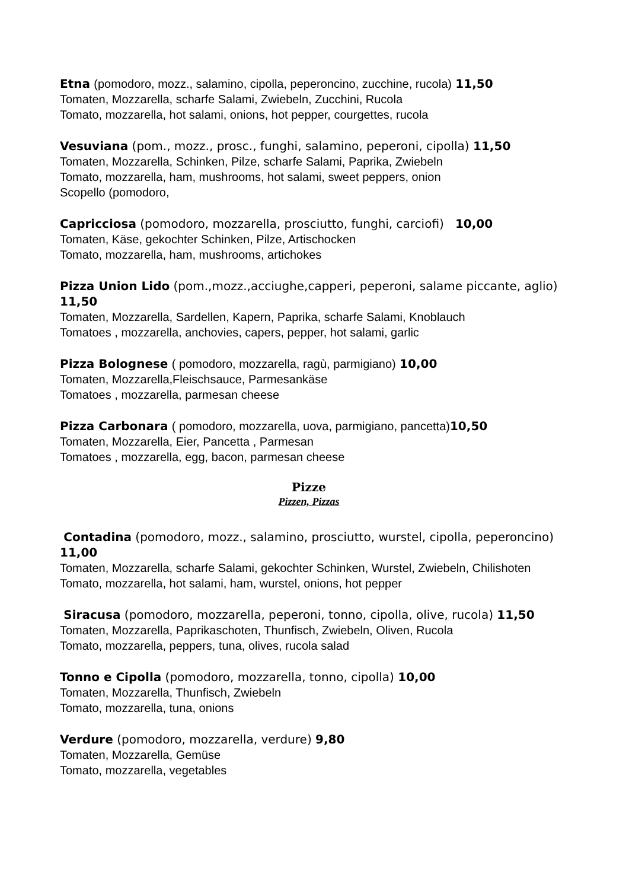Etna (pomodoro, mozz., salamino, cipolla, peperoncino, zucchine, rucola) 11,50
Tomaten, Mozzarella, scharfe Salami, Zwiebeln, Zucchini, Rucola
Tomato, mozzarella, hot salami, onions, hot pepper, courgettes, rucola
Vesuviana (pom., mozz., prosc., funghi, salamino, peperoni, cipolla) 11,50
Tomaten, Mozzarella, Schinken, Pilze, scharfe Salami, Paprika, Zwiebeln
Tomato, mozzarella, ham, mushrooms, hot salami, sweet peppers, onion
Scopello (pomodoro,
Capricciosa (pomodoro, mozzarella, prosciutto, funghi, carciofi) 10,00
Tomaten, Käse, gekochter Schinken, Pilze, Artischocken
Tomato, mozzarella, ham, mushrooms, artichokes
Pizza Union Lido (pom.,mozz.,acciughe,capperi, peperoni, salame piccante, aglio) 11,50
Tomaten, Mozzarella, Sardellen, Kapern, Paprika, scharfe Salami, Knoblauch
Tomatoes , mozzarella, anchovies, capers, pepper, hot salami, garlic
Pizza Bolognese ( pomodoro, mozzarella, ragù, parmigiano) 10,00
Tomaten, Mozzarella,Fleischsauce, Parmesankäse
Tomatoes , mozzarella, parmesan cheese
Pizza Carbonara ( pomodoro, mozzarella, uova, parmigiano, pancetta) 10,50
Tomaten, Mozzarella, Eier, Pancetta , Parmesan
Tomatoes , mozzarella, egg, bacon, parmesan cheese
Pizze
Pizzen, Pizzas
Contadina (pomodoro, mozz., salamino, prosciutto, wurstel, cipolla, peperoncino) 11,00
Tomaten, Mozzarella, scharfe Salami, gekochter Schinken, Wurstel, Zwiebeln, Chilishoten
Tomato, mozzarella, hot salami, ham, wurstel, onions, hot pepper
Siracusa (pomodoro, mozzarella, peperoni, tonno, cipolla, olive, rucola) 11,50
Tomaten, Mozzarella, Paprikaschoten, Thunfisch, Zwiebeln, Oliven, Rucola
Tomato, mozzarella, peppers, tuna, olives, rucola salad
Tonno e Cipolla (pomodoro, mozzarella, tonno, cipolla) 10,00
Tomaten, Mozzarella, Thunfisch, Zwiebeln
Tomato, mozzarella, tuna, onions
Verdure (pomodoro, mozzarella, verdure) 9,80
Tomaten, Mozzarella, Gemüse
Tomato, mozzarella, vegetables